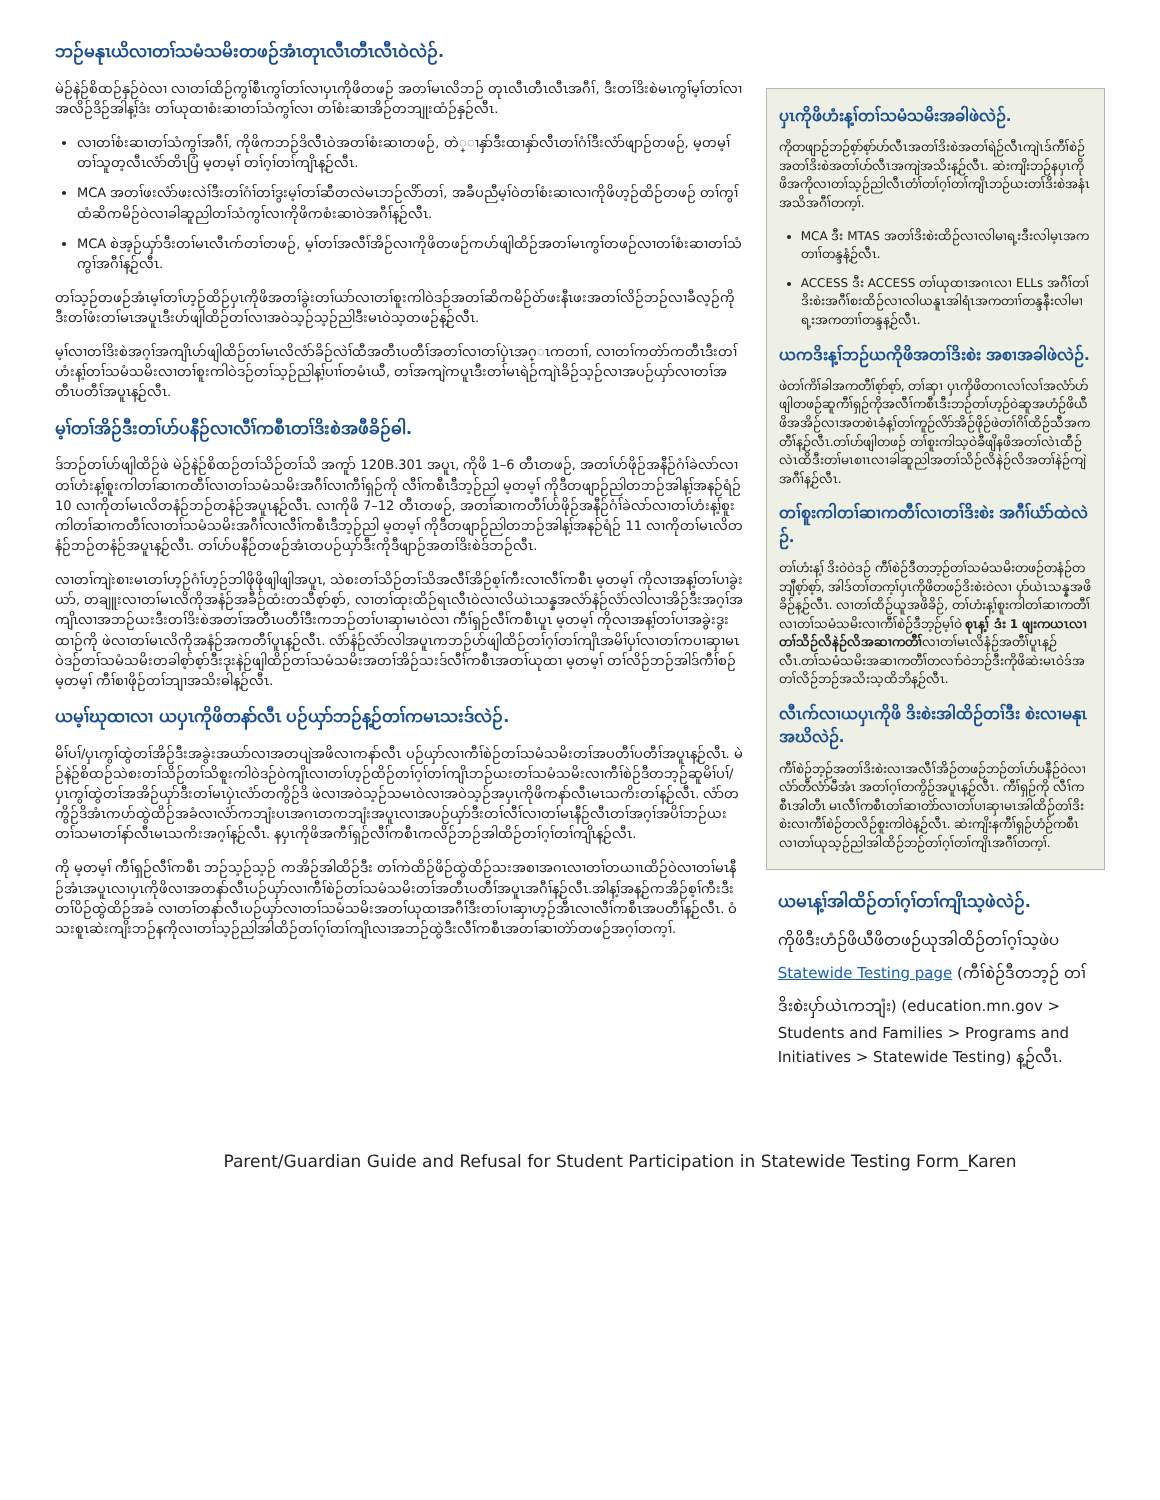ဘဉ်မနုၤယိလၢတၢ်သမံသမိးတဖဉ်အံၤတုၤလီၤတီၤလီၤဝဲလဲဉ်.
မဲဉ်နဲဉ်စိထဉ်နှဉ်ဝဲလၢ လၢတၢ်ထိဉ်ကွၢ်စီၤကွၢ်တၢ်လၢပှၤကိုဖိတဖဉ် အတၢ်မၤလိဘဉ် တုၤလီၤတီၤလီၤအဂီၢ်, ဒီးတၢ်ဒိးစဲမၤကွၢ်မ့ၢ်တၢ်လၢအလိဉ်ဒိဉ်အါန့ၢ်ဒံး တၢ်ယုထၢစံးဆၢတၢ်သံကွၢ်လၢ တၢ်စံးဆၢအိဉ်တဘျုးထံဉ်နှဉ်လီၤ.
လၢတၢ်စံးဆၢတၢ်သံကွၢ်အဂီၢ်, ကိုဖိကဘဉ်ဒိလီၤဝဲအတၢ်စံးဆၢတဖဉ်, တဲ္ၢနှာ်ဒီးထၢနှာ်လီၤတၢ်ဂံၢ်ဒီးလံာ်ဖျာဉ်တဖဉ်, မ့တမ့ၢ် တၢ်သူတ့လီၤလံာ်တိၤပြံ မ့တမ့ၢ် တၢ်ဂ့ၢ်တၢ်ကျိၤန့ဉ်လီၤ.
MCA အတၢ်ဖးလံာ်ဖးလဲၢ်ဒီးတၢ်ဂံၢ်တၢ်ဒွးမ့ၢ်တၢ်ဆီတလဲမၤဘဉ်လိာ်တၢ်, အခီပညီမ့ၢ်ဝဲတၢ်စံးဆၢလၢကိုဖိဟ့ဉ်ထိဉ်တဖဉ် တၢ်ကွၢ်ထံဆိကမိဉ်ဝဲလၢခါဆူညါတၢ်သံကွၢ်လၢကိုဖိကစံးဆၢဝဲအဂီၢ်န့ဉ်လီၤ.
MCA စဲအ့ဉ်ယှာ်ဒီးတၢ်မၤလီၤက်တၢ်တဖဉ်, မ့ၢ်တၢ်အလီၢ်အိဉ်လၢကိုဖိတဖဉ်ကဟ်ဖျါထိဉ်အတၢ်မၤကွၢ်တဖဉ်လၢတၢ်စံးဆၢတၢ်သံကွၢ်အဂီၢ်န့ဉ်လီၤ.
တၢ်သ့ဉ်တဖဉ်အံၤမ့ၢ်တၢ်ဟ့ဉ်ထိဉ်ပှၤကိုဖိအတၢ်ခွဲးတၢ်ယာ်လၢတၢ်စူးကါဝဲဒဉ်အတၢ်ဆိကမိဉ်ဝဲာ်ဖးနီၤဖးအတၢ်လိဉ်ဘဉ်လၢခီလ့ဉ်ကိုဒီးတၢ်ဖံးတၢ်မၤအပူၤဒီးဟ်ဖျါထိဉ်တၢ်လၢအဝဲသ့ဉ်သ့ဉ်ညါဒီးမၤဝဲသ့တဖဉ်န့ဉ်လီၤ.
မ့ၢ်လၢတၢ်ဒိးစဲအဂ့ၢ်အကျိၤဟ်ဖျါထိဉ်တၢ်မၤလိလံာ်ခိဉ်လဲၢ်ထီအတီၤပတီၢ်အတၢ်လၢတၢ်ပှဲၤအဂ္ၤကတၢၢ်, လၢတၢ်ကတဲာ်ကတီၤဒီးတၢ်ဟံးန့ၢ်တၢ်သမံသမိးလၢတၢ်စူးကါဝဲဒဉ်တၢ်သ့ဉ်ညါန့ၢ်ပၢၢ်တမံၤယီ, တၢ်အကျဲကပူၤဒီးတၢ်မၤရဲဉ်ကျဲၤခိဉ်သ့ဉ်လၢအပဉ်ယှာ်လၢတၢ်အတီၤပတီၢ်အပူၤန့ဉ်လီၤ.
မ့ၢ်တၢ်အိဉ်ဒီးတၢ်ဟ်ပနီဉ်လၢလီၢ်ကစီၤတၢ်ဒိးစဲအဖီခိဉ်ဓါ.
ဒ်ဘဉ်တၢ်ဟ်ဖျါထိဉ်ဖဲ မဲဉ်နဲဉ်စိထဉ်တၢ်သိဉ်တၢ်သိ အကူာ် 120B.301 အပူၤ, ကိုဖိ 1–6 တီၤတဖဉ်, အတၢ်ဟ်ဖိုဉ်အနီဉ်ဂံၢ်ခဲလာ်လၢတၢ်ဟံးန့ၢ်စူးကါတၢ်ဆၢကတီၢ်လၢတၢ်သမံသမိးအဂီၢ်လၢကီၢ်ရှဉ်ကို လီၢ်ကစီၤဒီဘ့ဉ်ညါ မ့တမ့ၢ် ကိုဒီတဖျာဉ်ညါတဘဉ်အါန့ၢ်အနဉ်ရံဉ် 10 လၢကိုတၢ်မၤလိတနံဉ်ဘဉ်တနံဉ်အပူၤန့ဉ်လီၤ. လၢကိုဖိ 7–12 တီၤတဖဉ်, အတၢ်ဆၢကတီၢ်ဟ်ဖိုဉ်အနီဉ်ဂံၢ်ခဲလာ်လၢတၢ်ဟံးန့ၢ်စူးကါတၢ်ဆၢကတီၢ်လၢတၢ်သမံသမိးအဂီၢ်လၢလီၢ်ကစီၤဒီဘ့ဉ်ညါ မ့တမ့ၢ် ကိုဒီတဖျာဉ်ညါတဘဉ်အါန့ၢ်အနဉ်ရံဉ် 11 လၢကိုတၢ်မၤလိတနံဉ်ဘဉ်တနံဉ်အပူၤန့ဉ်လီၤ. တၢ်ဟ်ပနီဉ်တဖဉ်အံၤတပဉ်ယှာ်ဒီးကိုဒီဖျာဉ်အတၢ်ဒိးစဲဒ်ဘဉ်လီၤ.
လၢတၢ်ကျဲးစၢးမၤတၢ်ဟ့ဉ်ဂံၢ်ဟ့ဉ်ဘါဖိုဖိုဖျါဖျါအပူၤ, သဲစးတၢ်သိဉ်တၢ်သိအလီၢ်အိဉ်စ့ၢ်ကီးလၢလီၢ်ကစီၤ မ့တမ့ၢ် ကိုလၢအန့ၢ်တၢ်ပၢခွဲးယာ်, တချူးလၢတၢ်မၤလိကိုအနံဉ်အခီဉ်ထံးတသီစ့ာ်စ့ာ်, လၢတၢ်ထုးထိဉ်ရၤလီၤဝဲလၢလိယဲၤသန္နအလံာ်နံဉ်လံာ်လါလၢအိဉ်ဒီးအဂ့ၢ်အကျိၤလၢအဘဉ်ယးဒီးတၢ်ဒိးစဲအတၢ်အတီၤပတီၢ်ဒီးကဘဉ်တၢ်ပၢဆှၢမၤဝဲလၢ ကီၢ်ရှဉ်လီၢ်ကစီၤပူၤ မ့တမ့ၢ် ကိုလၢအန့ၢ်တၢ်ပၢအခွဲးဒွးထၢဉ်ကို ဖဲလၢတၢ်မၤလိကိုအနံဉ်အကတီၢ်ပူၤန့ဉ်လီၤ. လံာ်နံဉ်လံာ်လါအပူၤကဘဉ်ဟ်ဖျါထိဉ်တၢ်ဂ့ၢ်တၢ်ကျိၤအမိၢ်ပှၢ်လၢတၢ်ကပၢဆှၢမၤဝဲဒဉ်တၢ်သမံသမိးတခါစ့ာ်စ့ာ်ဒီးဒုးနဲဉ်ဖျါထိဉ်တၢ်သမံသမိးအတၢ်အိဉ်သးဒ်လီၢ်ကစီၤအတၢ်ယုထၢ မ့တမ့ၢ် တၢ်လိဉ်ဘဉ်အါဒ်ကီၢ်စဉ် မ့တမ့ၢ် ကီၢ်စၢဖိုဉ်တၢ်ဘျၢအသိးဓါန့ဉ်လီၤ.
ယမ့ၢ်ဃုထၢလၢ ယပှၤကိုဖိတနာ်လီၤ ပဉ်ယှာ်ဘဉ်န့ဉ်တၢ်ကမၤသးဒ်လဲဉ်.
မိၢ်ပၢ်/ပှၤကွၢ်ထွဲတၢ်အိဉ်ဒီးအခွဲးအယာ်လၢအတပျဲအဖိလၢကနာ်လီၤ ပဉ်ယှာ်လၢကီၢ်စဲဉ်တၢ်သမံသမိးတၢ်အပတီၢ်ပတီၢ်အပူၤန့ဉ်လီၤ. မဲဉ်နဲဉ်စိထဉ်သဲစးတၢ်သိဉ်တၢ်သိစူးကါဝဲဒဉ်ဝဲကျိၤလၢတၢ်ဟ့ဉ်ထိဉ်တၢ်ဂ့ၢ်တၢ်ကျိၤဘဉ်ယးတၢ်သမံသမိးလၢကီၢ်စဲဉ်ဒီတဘ့ဉ်ဆူမိၢ်ပၢ်/ပှၤကွၢ်ထွဲတၢ်အအိဉ်ယှာ်ဒီးတၢ်မၤပှဲၤလံာ်တကွိဉ်ဒိ ဖဲလၢအဝဲသ့ဉ်သမၤဝဲလၢအဝဲသ့ဉ်အပှၤကိုဖိကနာ်လီၤမၤသကိးတၢ်န့ဉ်လီၤ. လံာ်တကွိဉ်ဒိအံၤကဟ်ထွဲထိဉ်အခံလၢလံာ်ကဘျံးပၤအဂၤတကဘျံးအပူၤလၢအပဉ်ယှာ်ဒီးတၢ်လီၢ်လၢတၢ်မၤနီဉ်လီၤတၢ်အဂ့ၢ်အပိၢ်ဘဉ်ယးတၢ်သမၢတၢ်နာ်လီၤမၤသကိးအဂ့ၢ်န့ဉ်လီၤ. နပှၤကိုဖိအကီၢ်ရှဉ်လီၢ်ကစီၤကလိဉ်ဘဉ်အါထိဉ်တၢ်ဂ့ၢ်တၢ်ကျိၤန့ဉ်လီၤ.
ကို မ့တမ့ၢ် ကီၢ်ရှဉ်လီၢ်ကစီၤ ဘဉ်သ့ဉ်သ့ဉ် ကအိဉ်အါထိဉ်ဒီး တၢ်ကဲထိဉ်ဖိဉ်ထွဲထိဉ်သးအစၢအဂၤလၢတၢ်တယၢၤထိဉ်ဝဲလၢတၢ်မၤနီဉ်အံၤအပူၤလၢပှၤကိုဖိလၢအတနာ်လီၤပဉ်ယှာ်လၢကီၢ်စဲဉ်တၢ်သမံသမိးတၢ်အတီၤပတီၢ်အပူၤအဂီၢ်န့ဉ်လီၤ.အါန့ၢ်အန့ဉ်ကအိဉ်စ့ၢ်ကီးဒီး တၢ်ပိဉ်ထွဲထိဉ်အခံ လၢတၢ်တနာ်လီၤပဉ်ယှာ်လၢတၢ်သမံသမိးအတၢ်ယုထၢအဂီၢ်ဒီးတၢ်ပၢဆှၢဟ့ဉ်အီၤလၢလီၢ်ကစီၤအပတီၢ်န့ဉ်လီၤ. ဝံသးစူၤဆဲးကျိးဘဉ်နကိုလၢတၢ်သ့ဉ်ညါအါထိဉ်တၢ်ဂ့ၢ်တၢ်ကျိၤလၢအဘဉ်ထွဲဒီးလီၢ်ကစီၤအတၢ်ဆၢတဲာ်တဖဉ်အဂ့ၢ်တက့ၢ်.
ပှၤကိုဖိဟံးန့ၢ်တၢ်သမံသမိးအခါဖဲလဲဉ်.
ကိုတဖျာဉ်ဘဉ်စ့ာ်စ့ာ်ဟ်လီၤအတၢ်ဒိးစဲအတၢ်ရဲဉ်လီၤကျဲၤဒ်ကီၢ်စဲဉ်အတၢ်ဒိးစဲအတၢ်ဟ်လီၤအကျဲအသိးန့ဉ်လီၤ. ဆဲးကျိးဘဉ်နပှၤကိုဖိအကိုလၢတၢ်သ့ဉ်ညါလီၤတံၢ်တၢ်ဂ့ၢ်တၢ်ကျိၤဘဉ်ယးတၢ်ဒိးစဲအနံၤအသိအဂီၢ်တက့ၢ်.
MCA ဒီး MTAS အတၢ်ဒိးစဲးထိဉ်လၢလါမၢရ့းဒီးလါမ့ၤအကတၢၢ်တန္ဒနံ့ဉ်လီၤ.
ACCESS ဒီး ACCESS တၢ်ယုထၢအဂၤလၢ ELLs အဂီၢ်တၢ်ဒိးစဲးအဂီၢ်စးထိဉ်လၢလါယနူၤအါရံၤအကတၢၢ်တန္ဒနီးလါမၢရ့းအကတၢၢ်တန္ဒန့ဉ်လီၤ.
ယကဒိးန့ၢ်ဘဉ်ယကိုဖိအတၢ်ဒိးစဲး အစၢအခါဖဲလဲဉ်.
ဖဲတၢ်ကိၢ်ခါအကတီၢ်စ့ာ်စ့ာ်, တၢ်ဆှၢ ပှၤကိုဖိတဂၤလၢ်လၢ်အလံာ်ဟ်ဖျါတဖဉ်ဆူကီၢ်ရှဉ်ကိုအလီၢ်ကစီၤဒီးဘဉ်တၢ်ဟ့ဉ်ဝဲဆူအဟံဉ်ဖိယီဖိအအိဉ်လၢအတစဲၤခံန့ၢ်တၢ်ကူဉ်လိာ်အိဉ်ဖိုဉ်ဖဲတၢ်ဂိၢ်ထိဉ်သီအကတီၢ်န့ဉ်လီၤ.တၢ်ဟ်ဖျါတဖဉ် တၢ်စူးကါသ့ဝဲခီဖျိနဖိအတၢ်လဲၤထီဉ်လဲၤထိဒီးတၢ်မၤစၢၤလၢခါဆူညါအတၢ်သိဉ်လိနဲဉ်လိအတၢ်နဲဉ်ကျဲအဂီၢ်န့ဉ်လီၤ.
တၢ်စူးကါတၢ်ဆၢကတီၢ်လၢတၢ်ဒိးစဲး အဂီၢ်ယံာ်ထဲလဲဉ်.
တၢ်ဟံးန့ၢ် ဒိးဝဲဝဲဒဉ် ကီၢ်စဲဉ်ဒီတဘ့ဉ်တၢ်သမံသမိးတဖဉ်တနံဉ်တဘျီစ့ာ်စ့ာ်, အါဒ်တၢ်တက့ၢ်ပှၤကိုဖိတဖဉ်ဒိးစဲးဝဲလၢ ပှာ်ယဲၤသန္နအဖိခိဉ်န့ဉ်လီၤ. လၢတၢ်ထိဉ်ယူအဖိခိဉ်, တၢ်ဟံးန့ၢ်စူးကါတၢ်ဆၢကတီၢ်လၢတၢ်သမံသမိးလၢကီၢ်စဲဉ်ဒီဘ့ဉ်မ့ၢ်ဝဲ စုၤန့ၢ် ဒံး 1 ဖျးကယၤလၢတၢ်သိဉ်လိနဲဉ်လိအဆၢကတီၢ်လၢတၢ်မၤလိနံဉ်အတီၢ်ပူၤန့ဉ်လီၤ.တၢ်သမံသမိးအဆၢကတီၢ်တလၢာ်ဝဲဘဉ်ဒီးကိုဖိဆဲးမၤဝဲဒ်အတၢ်လိဉ်ဘဉ်အသိးသ့ထိဘိန့ဉ်လီၤ.
လီၤက်လၢယပှၤကိုဖိ ဒိးစဲးအါထိဉ်တၢ်ဒီး စဲးလၢမနုၤအဃိလဲဉ်.
ကီၢ်စဲဉ်ဘ့ဉ်အတၢ်ဒိးစဲးလၢအလီၢ်အိဉ်တဖဉ်ဘဉ်တၢ်ဟ်ပနီဉ်ဝဲလၢ လံာ်တီလံာ်မီအံၤ အတၢ်ဂ့ၢ်တကွိဉ်အပူၤန့ဉ်လီၤ. ကီၢ်ရှဉ်ကို လီၢ်ကစီၤအါတီၤ မၤလီၢ်ကစီၤတၢ်ဆၢတဲာ်လၢတၢ်ပၢဆှၢမၤအါထိဉ်တၢ်ဒိးစဲးလၢကီၢ်စဲဉ်တလိဉ်စူးကါဝဲန့ဉ်လီၤ. ဆဲးကျိးနကီၢ်ရှဉ်ဟံဉ်ကစီၤလၢတၢ်ယုသ့ဉ်ညါအါထိဉ်ဘဉ်တၢ်ဂ့ၢ်တၢ်ကျိၤအဂီၢ်တက့ၢ်.
ယမၤန့ၢ်အါထိဉ်တၢ်ဂ့ၢ်တၢ်ကျိၤသ့ဖဲလဲဉ်.
ကိုဖိဒီးဟံဉ်ဖိယီဖိတဖဉ်ယုအါထိဉ်တၢ်ဂ့ၢ်သ့ဖဲပ Statewide Testing page (ကီၢ်စဲဉ်ဒီတဘ့ဉ် တၢ်ဒိးစဲးပှာ်ယဲၤကဘျံး) (education.mn.gov > Students and Families > Programs and Initiatives > Statewide Testing) န့ဉ်လီၤ.
Parent/Guardian Guide and Refusal for Student Participation in Statewide Testing Form_Karen